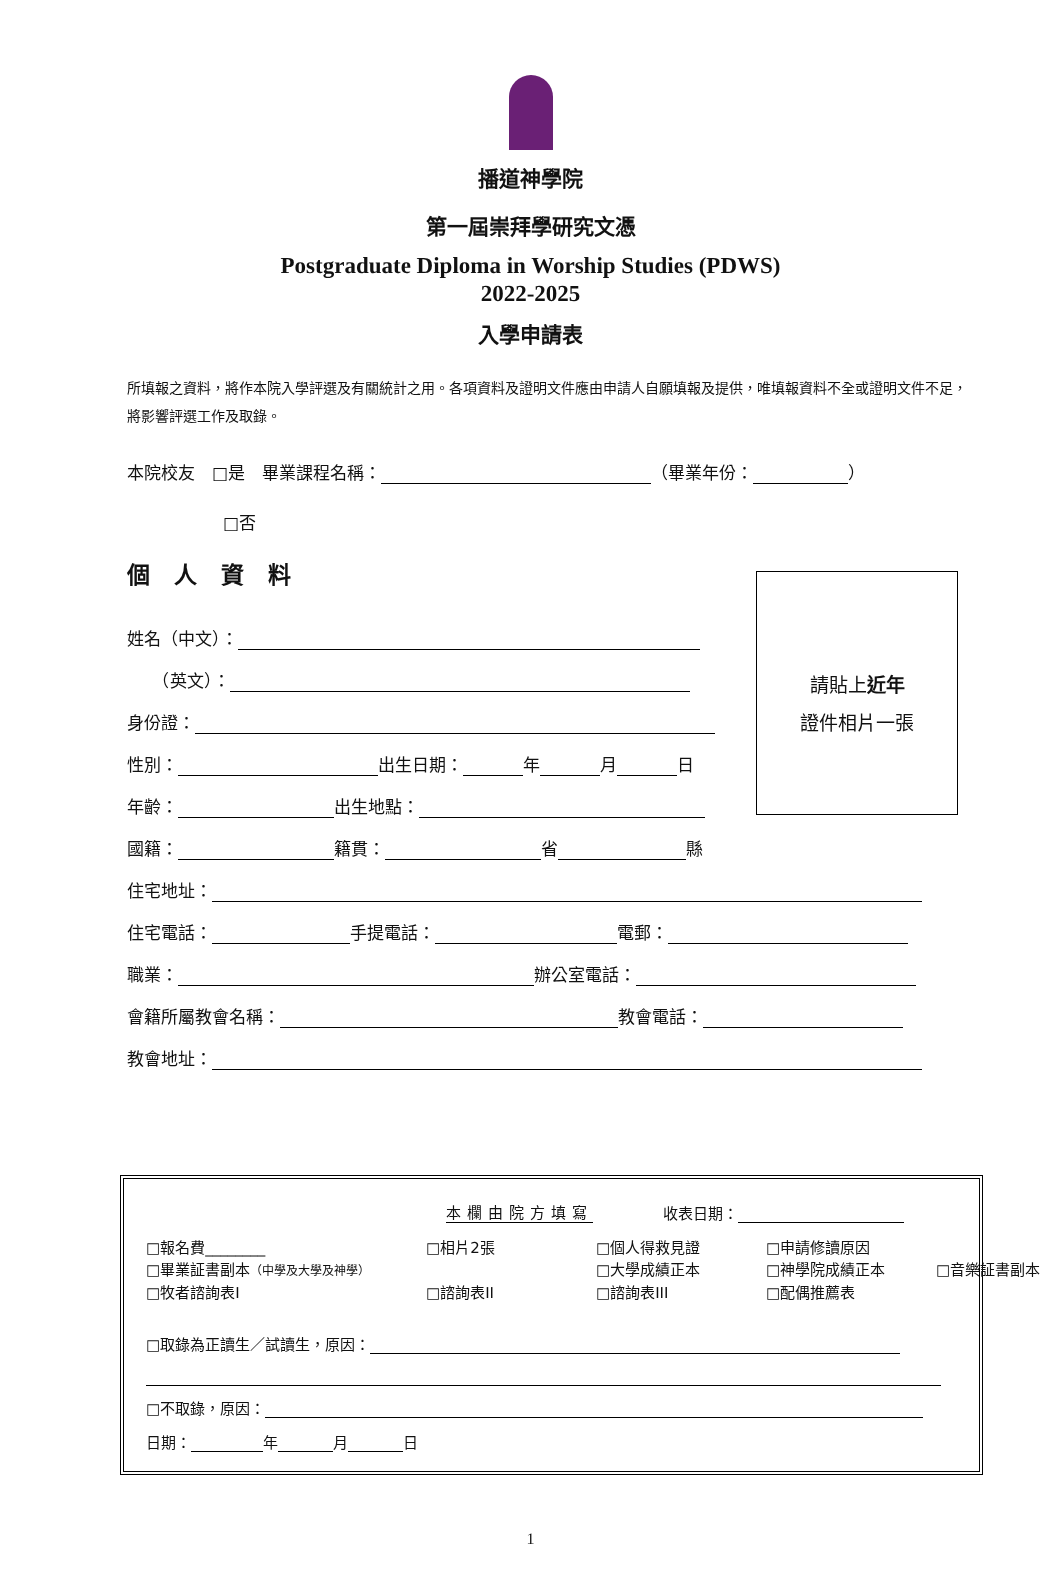播道神學院
第一屆崇拜學研究文憑
Postgraduate Diploma in Worship Studies (PDWS)
2022-2025
入學申請表
所填報之資料，將作本院入學評選及有關統計之用。各項資料及證明文件應由申請人自願填報及提供，唯填報資料不全或證明文件不足，將影響評選工作及取錄。
本院校友　□是　畢業課程名稱： （畢業年份： ）
□否
個人資料
姓名（中文）：
　　（英文）：
身份證：
性別： 出生日期： 年 月 日
年齡： 出生地點：
國籍： 籍貫： 省 縣
住宅地址：
住宅電話： 手提電話： 電郵：
職業： 辦公室電話：
會籍所屬教會名稱： 教會電話：
教會地址：
請貼上近年
證件相片一張
本欄由院方填寫 收表日期：
□報名費________ □相片2張 □個人得救見證 □申請修讀原因 □畢業証書副本（中學及大學及神學） □大學成績正本 □神學院成績正本 □音樂証書副本 □牧者諮詢表I □諮詢表II □諮詢表III □配偶推薦表
□取錄為正讀生／試讀生，原因：
□不取錄，原因：
日期： 年 月 日
1